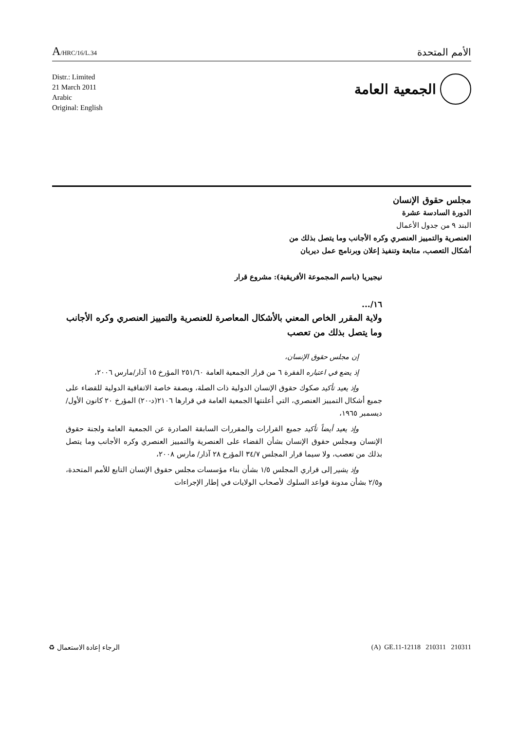A/HRC/16/L.34
الأمم المتحدة
Distr.: Limited
21 March 2011
Arabic
Original: English
الجمعية العامة
مجلس حقوق الإنسان
الدورة السادسة عشرة
البند ٩ من جدول الأعمال
العنصرية والتمييز العنصري وكره الأجانب وما يتصل بذلك من
أشكال التعصب، متابعة وتنفيذ إعلان وبرنامج عمل ديربان
نيجيريا (باسم المجموعة الأفريقية): مشروع قرار
١٦/...
ولاية المقرر الخاص المعني بالأشكال المعاصرة للعنصرية والتمييز العنصري وكره الأجانب وما يتصل بذلك من تعصب
إن مجلس حقوق الإنسان،
إذ يضع في اعتباره الفقرة ٦ من قرار الجمعية العامة ٢٥١/٦٠ المؤرخ ١٥ آذار/مارس ٢٠٠٦،
وإذ يعيد تأكيد صكوك حقوق الإنسان الدولية ذات الصلة، وبصفة خاصة الاتفاقية الدولية للقضاء على جميع أشكال التمييز العنصري، التي أعلنتها الجمعية العامة في قرارها ٢١٠٦(د-٢٠) المؤرخ ٢٠ كانون الأول/ديسمبر ١٩٦٥،
وإذ يعيد أيضاً تأكيد جميع القرارات والمقررات السابقة الصادرة عن الجمعية العامة ولجنة حقوق الإنسان ومجلس حقوق الإنسان بشأن القضاء على العنصرية والتمييز العنصري وكره الأجانب وما يتصل بذلك من تعصب، ولا سيما قرار المجلس ٣٤/٧ المؤرخ ٢٨ آذار/ مارس ٢٠٠٨،
وإذ يشير إلى قراري المجلس ١/٥ بشأن بناء مؤسسات مجلس حقوق الإنسان التابع للأمم المتحدة، و٢/٥ بشأن مدونة قواعد السلوك لأصحاب الولايات في إطار الإجراءات
الرجاء إعادة الاستعمال ♻ (A) GE.11-12118 210311 210311